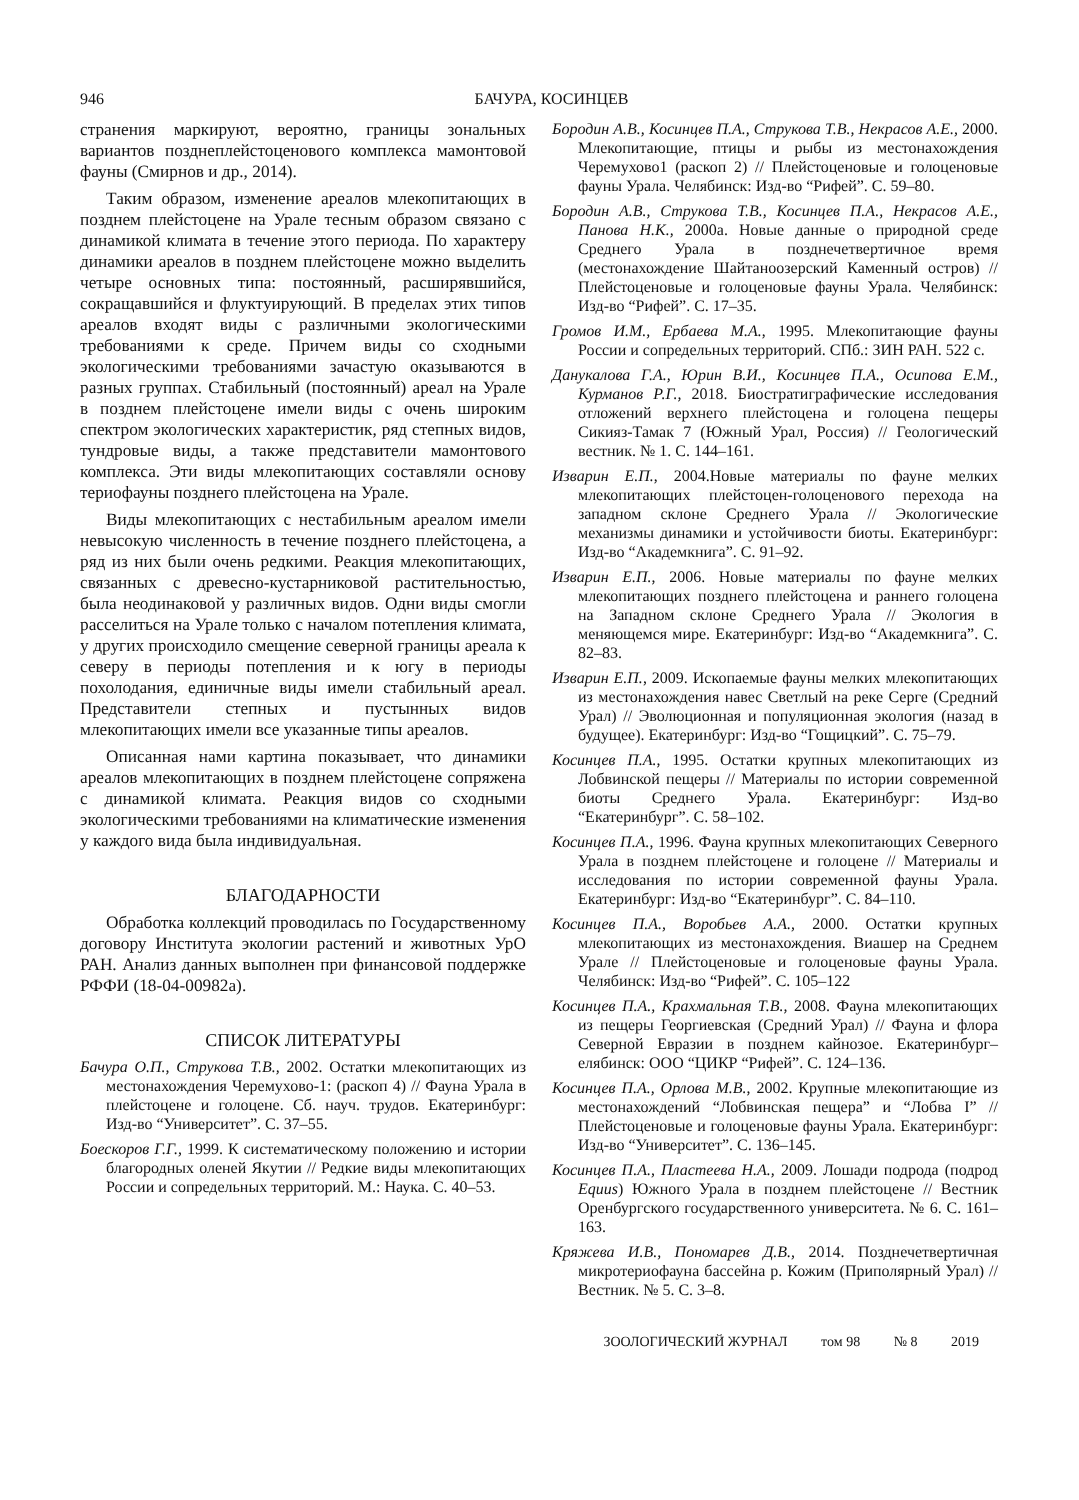946 БАЧУРА, КОСИНЦЕВ
странения маркируют, вероятно, границы зональных вариантов позднеплейстоценового комплекса мамонтовой фауны (Смирнов и др., 2014).
Таким образом, изменение ареалов млекопитающих в позднем плейстоцене на Урале тесным образом связано с динамикой климата в течение этого периода. По характеру динамики ареалов в позднем плейстоцене можно выделить четыре основных типа: постоянный, расширявшийся, сокращавшийся и флуктуирующий. В пределах этих типов ареалов входят виды с различными экологическими требованиями к среде. Причем виды со сходными экологическими требованиями зачастую оказываются в разных группах. Стабильный (постоянный) ареал на Урале в позднем плейстоцене имели виды с очень широким спектром экологических характеристик, ряд степных видов, тундровые виды, а также представители мамонтового комплекса. Эти виды млекопитающих составляли основу териофауны позднего плейстоцена на Урале.
Виды млекопитающих с нестабильным ареалом имели невысокую численность в течение позднего плейстоцена, а ряд из них были очень редкими. Реакция млекопитающих, связанных с древесно-кустарниковой растительностью, была неодинаковой у различных видов. Одни виды смогли расселиться на Урале только с началом потепления климата, у других происходило смещение северной границы ареала к северу в периоды потепления и к югу в периоды похолодания, единичные виды имели стабильный ареал. Представители степных и пустынных видов млекопитающих имели все указанные типы ареалов.
Описанная нами картина показывает, что динамики ареалов млекопитающих в позднем плейстоцене сопряжена с динамикой климата. Реакция видов со сходными экологическими требованиями на климатические изменения у каждого вида была индивидуальная.
БЛАГОДАРНОСТИ
Обработка коллекций проводилась по Государственному договору Института экологии растений и животных УрО РАН. Анализ данных выполнен при финансовой поддержке РФФИ (18-04-00982а).
СПИСОК ЛИТЕРАТУРЫ
Бачура О.П., Струкова Т.В., 2002. Остатки млекопитающих из местонахождения Черемухово-1: (раскоп 4) // Фауна Урала в плейстоцене и голоцене. Сб. науч. трудов. Екатеринбург: Изд-во “Университет”. С. 37–55.
Боескоров Г.Г., 1999. К систематическому положению и истории благородных оленей Якутии // Редкие виды млекопитающих России и сопредельных территорий. М.: Наука. С. 40–53.
Бородин А.В., Косинцев П.А., Струкова Т.В., Некрасов А.Е., 2000. Млекопитающие, птицы и рыбы из местонахождения Черемухово1 (раскоп 2) // Плейстоценовые и голоценовые фауны Урала. Челябинск: Изд-во “Рифей”. С. 59–80.
Бородин А.В., Струкова Т.В., Косинцев П.А., Некрасов А.Е., Панова Н.К., 2000а. Новые данные о природной среде Среднего Урала в позднечетвертичное время (местонахождение Шайтаноозерский Каменный остров) // Плейстоценовые и голоценовые фауны Урала. Челябинск: Изд-во “Рифей”. С. 17–35.
Громов И.М., Ербаева М.А., 1995. Млекопитающие фауны России и сопредельных территорий. СПб.: ЗИН РАН. 522 с.
Данукалова Г.А., Юрин В.И., Косинцев П.А., Осипова Е.М., Курманов Р.Г., 2018. Биостратиграфические исследования отложений верхнего плейстоцена и голоцена пещеры Сикияз-Тамак 7 (Южный Урал, Россия) // Геологический вестник. № 1. С. 144–161.
Изварин Е.П., 2004.Новые материалы по фауне мелких млекопитающих плейстоцен-голоценового перехода на западном склоне Среднего Урала // Экологические механизмы динамики и устойчивости биоты. Екатеринбург: Изд-во “Академкнига”. С. 91–92.
Изварин Е.П., 2006. Новые материалы по фауне мелких млекопитающих позднего плейстоцена и раннего голоцена на Западном склоне Среднего Урала // Экология в меняющемся мире. Екатеринбург: Изд-во “Академкнига”. С. 82–83.
Изварин Е.П., 2009. Ископаемые фауны мелких млекопитающих из местонахождения навес Светлый на реке Серге (Средний Урал) // Эволюционная и популяционная экология (назад в будущее). Екатеринбург: Изд-во “Гощицкий”. С. 75–79.
Косинцев П.А., 1995. Остатки крупных млекопитающих из Лобвинской пещеры // Материалы по истории современной биоты Среднего Урала. Екатеринбург: Изд-во “Екатеринбург”. С. 58–102.
Косинцев П.А., 1996. Фауна крупных млекопитающих Северного Урала в позднем плейстоцене и голоцене // Материалы и исследования по истории современной фауны Урала. Екатеринбург: Изд-во “Екатеринбург”. С. 84–110.
Косинцев П.А., Воробьев А.А., 2000. Остатки крупных млекопитающих из местонахождения. Виашер на Среднем Урале // Плейстоценовые и голоценовые фауны Урала. Челябинск: Изд-во “Рифей”. С. 105–122
Косинцев П.А., Крахмальная Т.В., 2008. Фауна млекопитающих из пещеры Георгиевская (Средний Урал) // Фауна и флора Северной Евразии в позднем кайнозое. Екатеринбург– елябинск: ООО “ЦИКР “Рифей”. С. 124–136.
Косинцев П.А., Орлова М.В., 2002. Крупные млекопитающие из местонахождений “Лобвинская пещера” и “Лобва I” // Плейстоценовые и голоценовые фауны Урала. Екатеринбург: Изд-во “Университет”. С. 136–145.
Косинцев П.А., Пластеева Н.А., 2009. Лошади подрода (подрод Equus) Южного Урала в позднем плейстоцене // Вестник Оренбургского государственного университета. № 6. С. 161–163.
Кряжева И.В., Пономарев Д.В., 2014. Позднечетвертичная микротериофауна бассейна р. Кожим (Приполярный Урал) // Вестник. № 5. С. 3–8.
ЗООЛОГИЧЕСКИЙ ЖУРНАЛ том 98 № 8 2019